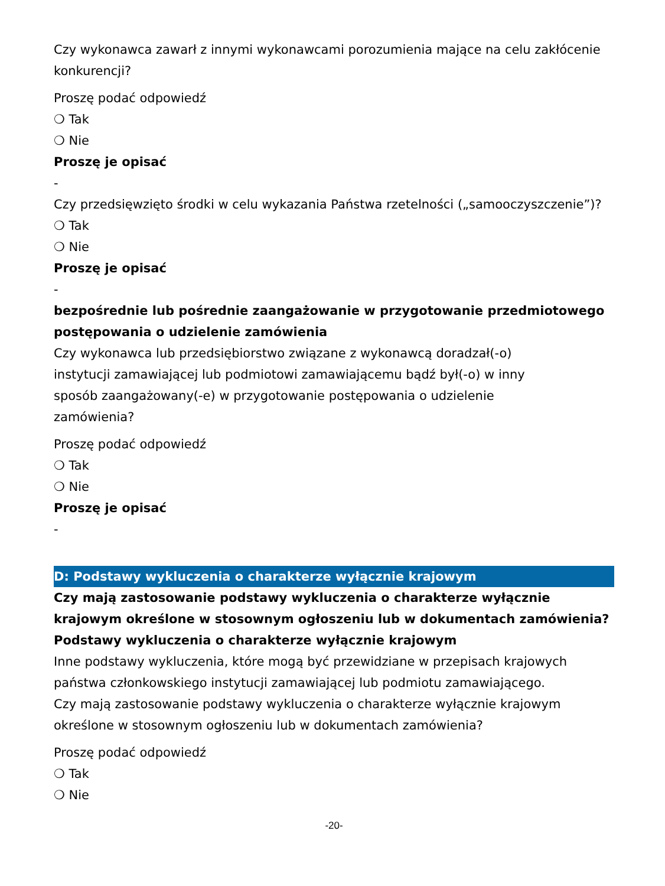Czy wykonawca zawarł z innymi wykonawcami porozumienia mające na celu zakłócenie konkurencji?
Proszę podać odpowiedź
❍ Tak
❍ Nie
Proszę je opisać
-
Czy przedsięwzięto środki w celu wykazania Państwa rzetelności („samooczyszczenie”)?
❍ Tak
❍ Nie
Proszę je opisać
-
bezpośrednie lub pośrednie zaangażowanie w przygotowanie przedmiotowego postępowania o udzielenie zamówienia
Czy wykonawca lub przedsiębiorstwo związane z wykonawcą doradzał(-o) instytucji zamawiającej lub podmiotowi zamawiającemu bądź był(-o) w inny sposób zaangażowany(-e) w przygotowanie postępowania o udzielenie zamówienia?
Proszę podać odpowiedź
❍ Tak
❍ Nie
Proszę je opisać
-
D: Podstawy wykluczenia o charakterze wyłącznie krajowym
Czy mają zastosowanie podstawy wykluczenia o charakterze wyłącznie krajowym określone w stosownym ogłoszeniu lub w dokumentach zamówienia?
Podstawy wykluczenia o charakterze wyłącznie krajowym
Inne podstawy wykluczenia, które mogą być przewidziane w przepisach krajowych państwa członkowskiego instytucji zamawiającej lub podmiotu zamawiającego.
Czy mają zastosowanie podstawy wykluczenia o charakterze wyłącznie krajowym określone w stosownym ogłoszeniu lub w dokumentach zamówienia?
Proszę podać odpowiedź
❍ Tak
❍ Nie
-20-